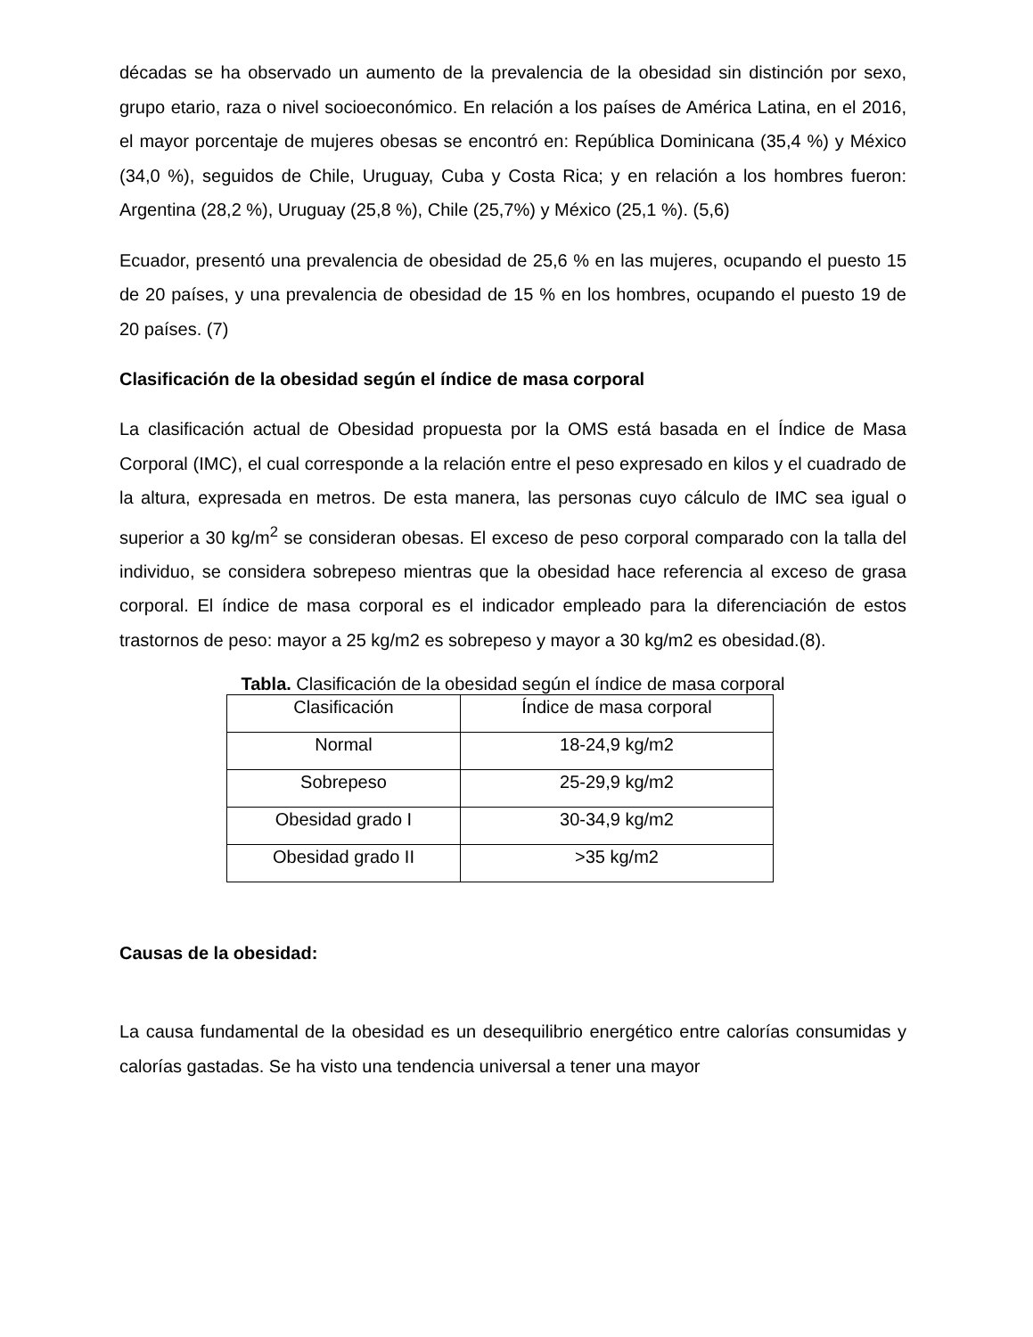décadas se ha observado un aumento de la prevalencia de la obesidad sin distinción por sexo, grupo etario, raza o nivel socioeconómico. En relación a los países de América Latina, en el 2016, el mayor porcentaje de mujeres obesas se encontró en: República Dominicana (35,4 %) y México (34,0 %), seguidos de Chile, Uruguay, Cuba y Costa Rica; y en relación a los hombres fueron: Argentina (28,2 %), Uruguay (25,8 %), Chile (25,7%) y México (25,1 %). (5,6)
Ecuador, presentó una prevalencia de obesidad de 25,6 % en las mujeres, ocupando el puesto 15 de 20 países, y una prevalencia de obesidad de 15 % en los hombres, ocupando el puesto 19 de 20 países. (7)
Clasificación de la obesidad según el índice de masa corporal
La clasificación actual de Obesidad propuesta por la OMS está basada en el Índice de Masa Corporal (IMC), el cual corresponde a la relación entre el peso expresado en kilos y el cuadrado de la altura, expresada en metros. De esta manera, las personas cuyo cálculo de IMC sea igual o superior a 30 kg/m<sup>2</sup> se consideran obesas. El exceso de peso corporal comparado con la talla del individuo, se considera sobrepeso mientras que la obesidad hace referencia al exceso de grasa corporal. El índice de masa corporal es el indicador empleado para la diferenciación de estos trastornos de peso: mayor a 25 kg/m2 es sobrepeso y mayor a 30 kg/m2 es obesidad.(8).
Tabla. Clasificación de la obesidad según el índice de masa corporal
| Clasificación | Índice de masa corporal |
| Normal | 18-24,9 kg/m2 |
| Sobrepeso | 25-29,9 kg/m2 |
| Obesidad grado I | 30-34,9 kg/m2 |
| Obesidad grado II | >35 kg/m2 |
Causas de la obesidad:
La causa fundamental de la obesidad es un desequilibrio energético entre calorías consumidas y calorías gastadas. Se ha visto una tendencia universal a tener una mayor